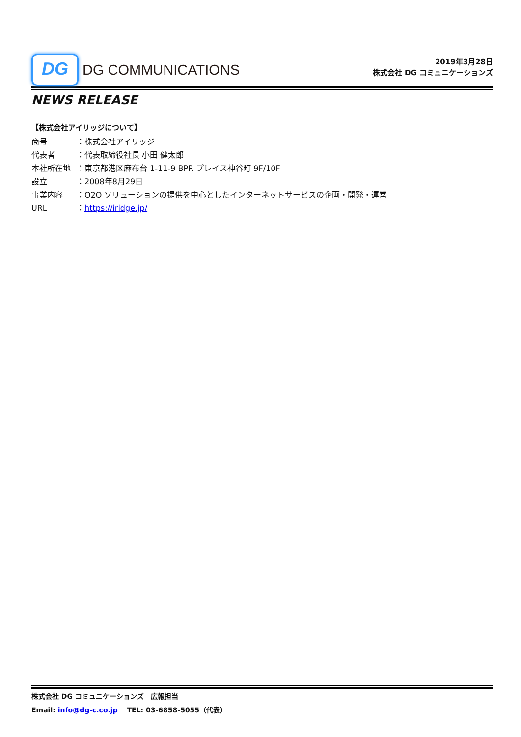DG
DG COMMUNICATIONS
2019年3月28日
株式会社 DG コミュニケーションズ
NEWS RELEASE
【株式会社アイリッジについて】
商号 ：株式会社アイリッジ
代表者 ：代表取締役社長 小田 健太郎
本社所在地 ：東京都港区麻布台 1-11-9 BPR プレイス神谷町 9F/10F
設立 ：2008年8月29日
事業内容 ：O2O ソリューションの提供を中心としたインターネットサービスの企画・開発・運営
URL ：https://iridge.jp/
株式会社 DG コミュニケーションズ　広報担当
Email: info@dg-c.co.jp　 TEL: 03-6858-5055（代表）